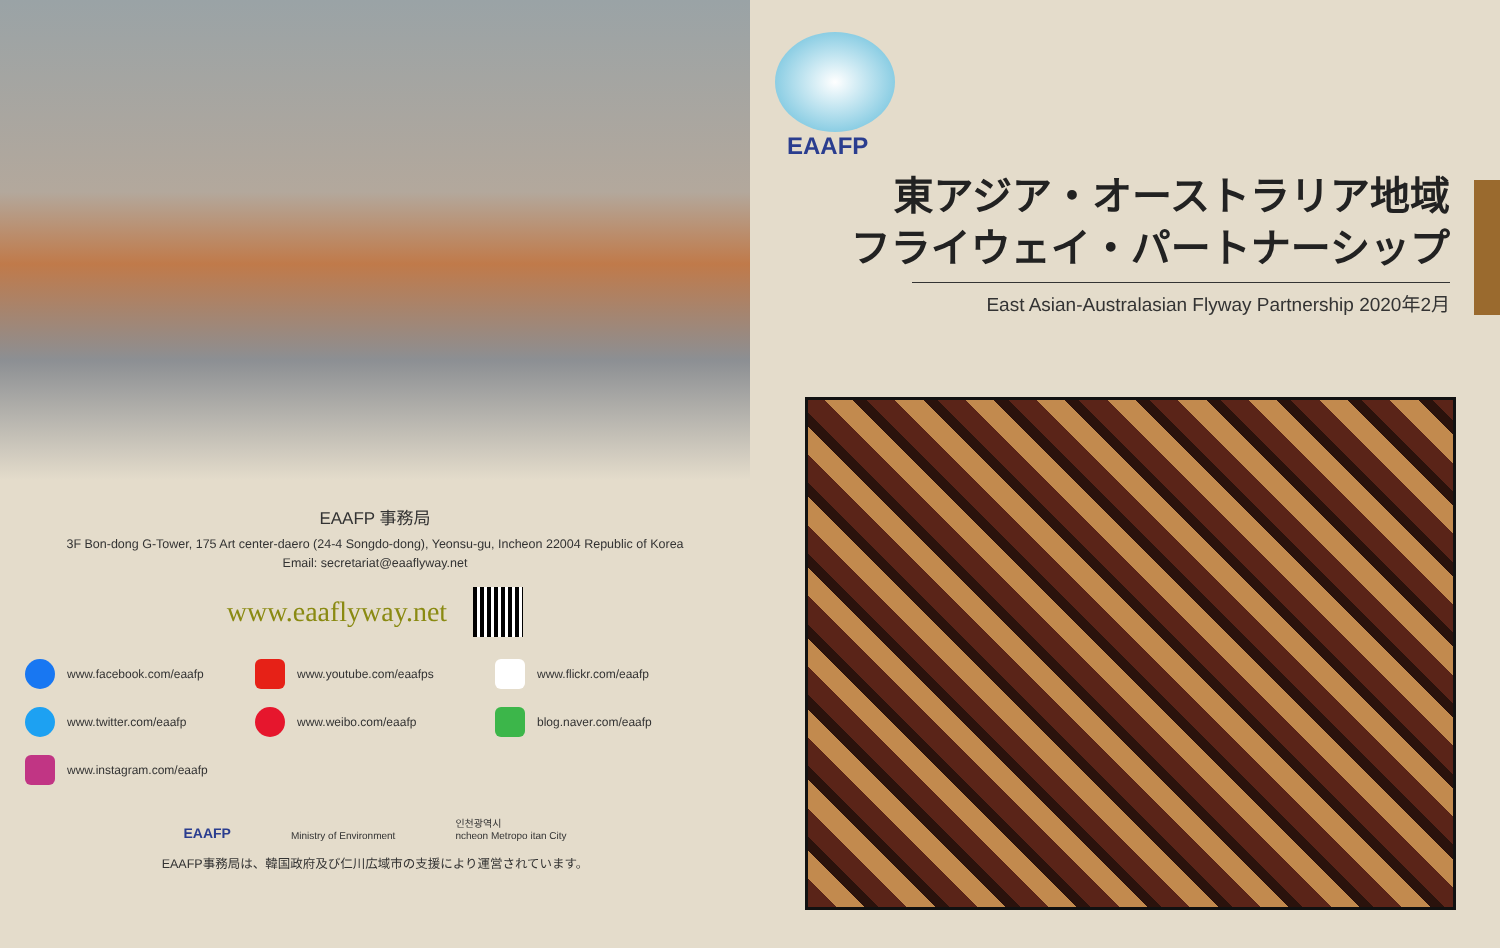EAAFP 事務局
3F Bon-dong G-Tower, 175 Art center-daero (24-4 Songdo-dong), Yeonsu-gu, Incheon 22004 Republic of Korea
Email: secretariat@eaaflyway.net
www.eaaflyway.net
www.facebook.com/eaafp
www.youtube.com/eaafps
www.flickr.com/eaafp
www.twitter.com/eaafp
www.weibo.com/eaafp
blog.naver.com/eaafp
www.instagram.com/eaafp
EAAFP
Ministry of Environment
인천광역시
ncheon Metropo itan City
EAAFP事務局は、韓国政府及び仁川広域市の支援により運営されています。
EAAFP
東アジア・オーストラリア地域
フライウェイ・パートナーシップ
East Asian-Australasian Flyway Partnership 2020年2月